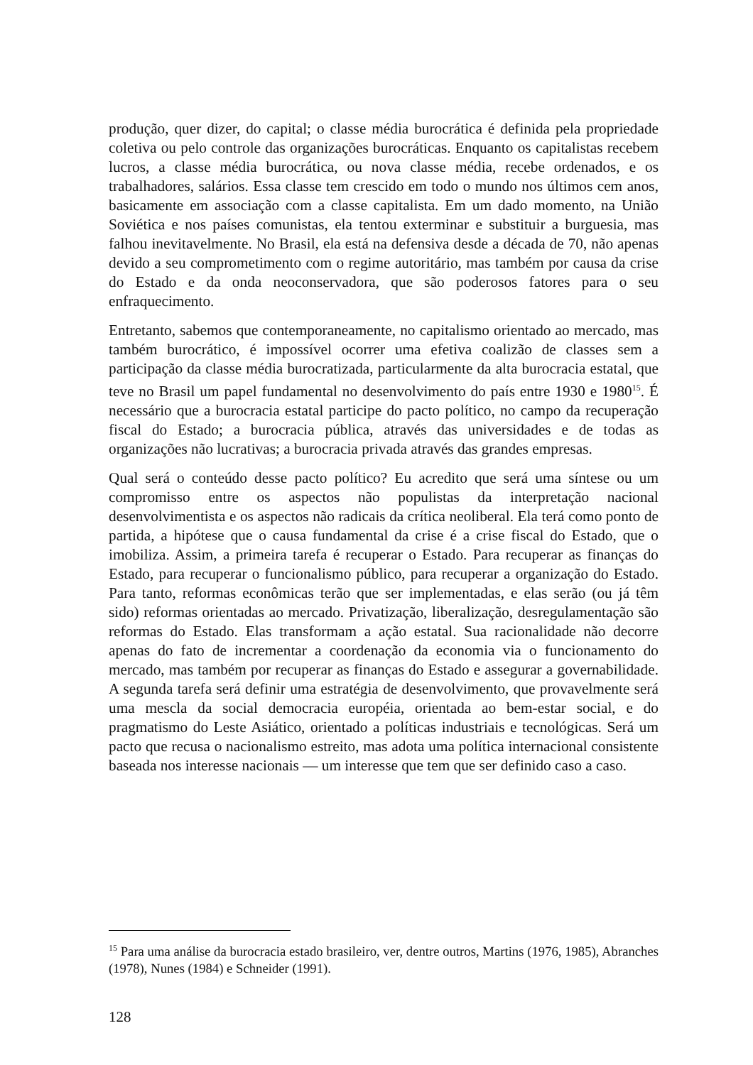produção, quer dizer, do capital; o classe média burocrática é definida pela propriedade coletiva ou pelo controle das organizações burocráticas. Enquanto os capitalistas recebem lucros, a classe média burocrática, ou nova classe média, recebe ordenados, e os trabalhadores, salários. Essa classe tem crescido em todo o mundo nos últimos cem anos, basicamente em associação com a classe capitalista. Em um dado momento, na União Soviética e nos países comunistas, ela tentou exterminar e substituir a burguesia, mas falhou inevitavelmente. No Brasil, ela está na defensiva desde a década de 70, não apenas devido a seu comprometimento com o regime autoritário, mas também por causa da crise do Estado e da onda neoconservadora, que são poderosos fatores para o seu enfraquecimento.
Entretanto, sabemos que contemporaneamente, no capitalismo orientado ao mercado, mas também burocrático, é impossível ocorrer uma efetiva coalizão de classes sem a participação da classe média burocratizada, particularmente da alta burocracia estatal, que teve no Brasil um papel fundamental no desenvolvimento do país entre 1930 e 1980<sup>15</sup>. É necessário que a burocracia estatal participe do pacto político, no campo da recuperação fiscal do Estado; a burocracia pública, através das universidades e de todas as organizações não lucrativas; a burocracia privada através das grandes empresas.
Qual será o conteúdo desse pacto político? Eu acredito que será uma síntese ou um compromisso entre os aspectos não populistas da interpretação nacional desenvolvimentista e os aspectos não radicais da crítica neoliberal. Ela terá como ponto de partida, a hipótese que o causa fundamental da crise é a crise fiscal do Estado, que o imobiliza. Assim, a primeira tarefa é recuperar o Estado. Para recuperar as finanças do Estado, para recuperar o funcionalismo público, para recuperar a organização do Estado. Para tanto, reformas econômicas terão que ser implementadas, e elas serão (ou já têm sido) reformas orientadas ao mercado. Privatização, liberalização, desregulamentação são reformas do Estado. Elas transformam a ação estatal. Sua racionalidade não decorre apenas do fato de incrementar a coordenação da economia via o funcionamento do mercado, mas também por recuperar as finanças do Estado e assegurar a governabilidade. A segunda tarefa será definir uma estratégia de desenvolvimento, que provavelmente será uma mescla da social democracia européia, orientada ao bem-estar social, e do pragmatismo do Leste Asiático, orientado a políticas industriais e tecnológicas. Será um pacto que recusa o nacionalismo estreito, mas adota uma política internacional consistente baseada nos interesse nacionais — um interesse que tem que ser definido caso a caso.
<sup>15</sup> Para uma análise da burocracia estado brasileiro, ver, dentre outros, Martins (1976, 1985), Abranches (1978), Nunes (1984) e Schneider (1991).
128